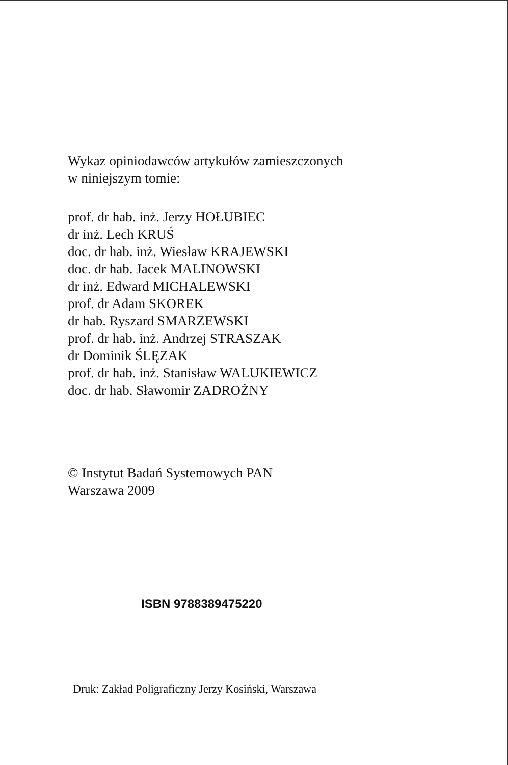Wykaz opiniodawców artykułów zamieszczonych
w niniejszym tomie:
prof. dr hab. inż. Jerzy HOŁUBIEC
dr inż. Lech KRUŚ
doc. dr hab. inż. Wiesław KRAJEWSKI
doc. dr hab. Jacek MALINOWSKI
dr inż. Edward MICHALEWSKI
prof. dr Adam SKOREK
dr hab. Ryszard SMARZEWSKI
prof. dr hab. inż. Andrzej STRASZAK
dr Dominik ŚLĘZAK
prof. dr hab. inż. Stanisław WALUKIEWICZ
doc. dr hab. Sławomir ZADROŻNY
© Instytut Badań Systemowych PAN
Warszawa 2009
ISBN 9788389475220
Druk: Zakład Poligraficzny Jerzy Kosiński, Warszawa